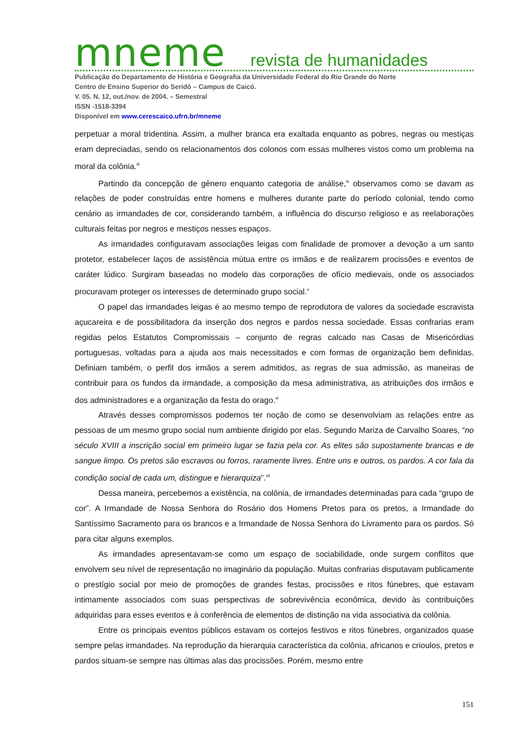mneme revista de humanidades
Publicação do Departamento de História e Geografia da Universidade Federal do Rio Grande do Norte
Centro de Ensino Superior do Seridó – Campus de Caicó.
V. 05. N. 12, out./nov. de 2004. – Semestral
ISSN -1518-3394
Disponível em www.cerescaico.ufrn.br/mneme
perpetuar a moral tridentina. Assim, a mulher branca era exaltada enquanto as pobres, negras ou mestiças eram depreciadas, sendo os relacionamentos dos colonos com essas mulheres vistos como um problema na moral da colônia.<sup>iii</sup>
Partindo da concepção de gênero enquanto categoria de análise,<sup>iv</sup> observamos como se davam as relações de poder construídas entre homens e mulheres durante parte do período colonial, tendo como cenário as irmandades de cor, considerando também, a influência do discurso religioso e as reelaborações culturais feitas por negros e mestiços nesses espaços.
As irmandades configuravam associações leigas com finalidade de promover a devoção a um santo protetor, estabelecer laços de assistência mútua entre os irmãos e de realizarem procissões e eventos de caráter lúdico. Surgiram baseadas no modelo das corporações de ofício medievais, onde os associados procuravam proteger os interesses de determinado grupo social.<sup>v</sup>
O papel das irmandades leigas é ao mesmo tempo de reprodutora de valores da sociedade escravista açucareira e de possibilitadora da inserção dos negros e pardos nessa sociedade. Essas confrarias eram regidas pelos Estatutos Compromissais – conjunto de regras calcado nas Casas de Misericórdias portuguesas, voltadas para a ajuda aos mais necessitados e com formas de organização bem definidas. Definiam também, o perfil dos irmãos a serem admitidos, as regras de sua admissão, as maneiras de contribuir para os fundos da irmandade, a composição da mesa administrativa, as atribuições dos irmãos e dos administradores e a organização da festa do orago.<sup>vi</sup>
Através desses compromissos podemos ter noção de como se desenvolviam as relações entre as pessoas de um mesmo grupo social num ambiente dirigido por elas. Segundo Mariza de Carvalho Soares, “no século XVIII a inscrição social em primeiro lugar se fazia pela cor. As elites são supostamente brancas e de sangue limpo. Os pretos são escravos ou forros, raramente livres. Entre uns e outros, os pardos. A cor fala da condição social de cada um, distingue e hierarquiza”.<sup>vii</sup>
Dessa maneira, percebemos a existência, na colônia, de irmandades determinadas para cada “grupo de cor”. A Irmandade de Nossa Senhora do Rosário dos Homens Pretos para os pretos, a Irmandade do Santíssimo Sacramento para os brancos e a Irmandade de Nossa Senhora do Livramento para os pardos. Só para citar alguns exemplos.
As irmandades apresentavam-se como um espaço de sociabilidade, onde surgem conflitos que envolvem seu nível de representação no imaginário da população. Muitas confrarias disputavam publicamente o prestígio social por meio de promoções de grandes festas, procissões e ritos fúnebres, que estavam intimamente associados com suas perspectivas de sobrevivência econômica, devido às contribuições adquiridas para esses eventos e à conferência de elementos de distinção na vida associativa da colônia.
Entre os principais eventos públicos estavam os cortejos festivos e ritos fúnebres, organizados quase sempre pelas irmandades. Na reprodução da hierarquia característica da colônia, africanos e crioulos, pretos e pardos situam-se sempre nas últimas alas das procissões. Porém, mesmo entre
151